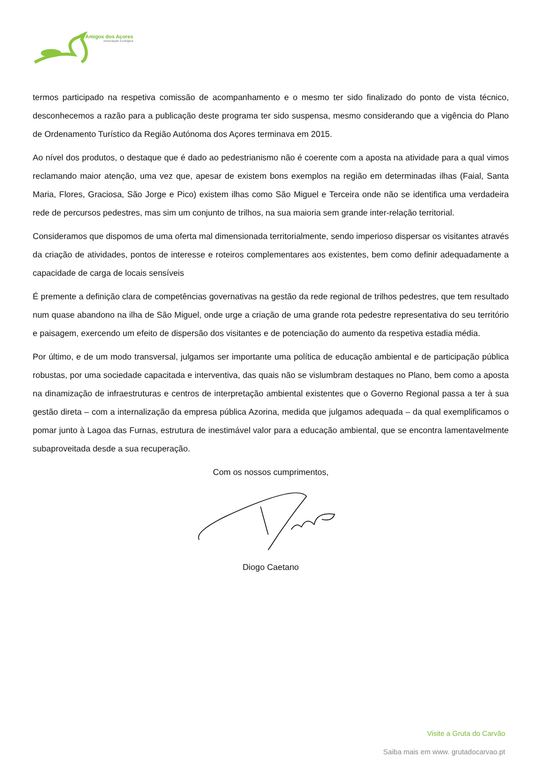Amigos dos Açores
Associação Ecológica
termos participado na respetiva comissão de acompanhamento e o mesmo ter sido finalizado do ponto de vista técnico, desconhecemos a razão para a publicação deste programa ter sido suspensa, mesmo considerando que a vigência do Plano de Ordenamento Turístico da Região Autónoma dos Açores terminava em 2015.
Ao nível dos produtos, o destaque que é dado ao pedestrianismo não é coerente com a aposta na atividade para a qual vimos reclamando maior atenção, uma vez que, apesar de existem bons exemplos na região em determinadas ilhas (Faial, Santa Maria, Flores, Graciosa, São Jorge e Pico) existem ilhas como São Miguel e Terceira onde não se identifica uma verdadeira rede de percursos pedestres, mas sim um conjunto de trilhos, na sua maioria sem grande inter-relação territorial.
Consideramos que dispomos de uma oferta mal dimensionada territorialmente, sendo imperioso dispersar os visitantes através da criação de atividades, pontos de interesse e roteiros complementares aos existentes, bem como definir adequadamente a capacidade de carga de locais sensíveis
É premente a definição clara de competências governativas na gestão da rede regional de trilhos pedestres, que tem resultado num quase abandono na ilha de São Miguel, onde urge a criação de uma grande rota pedestre representativa do seu território e paisagem, exercendo um efeito de dispersão dos visitantes e de potenciação do aumento da respetiva estadia média.
Por último, e de um modo transversal, julgamos ser importante uma política de educação ambiental e de participação pública robustas, por uma sociedade capacitada e interventiva, das quais não se vislumbram destaques no Plano, bem como a aposta na dinamização de infraestruturas e centros de interpretação ambiental existentes que o Governo Regional passa a ter à sua gestão direta – com a internalização da empresa pública Azorina, medida que julgamos adequada – da qual exemplificamos o pomar junto à Lagoa das Furnas, estrutura de inestimável valor para a educação ambiental, que se encontra lamentavelmente subaproveitada desde a sua recuperação.
Com os nossos cumprimentos,
Diogo Caetano
Visite a Gruta do Carvão
Saiba mais em www. grutadocarvao.pt